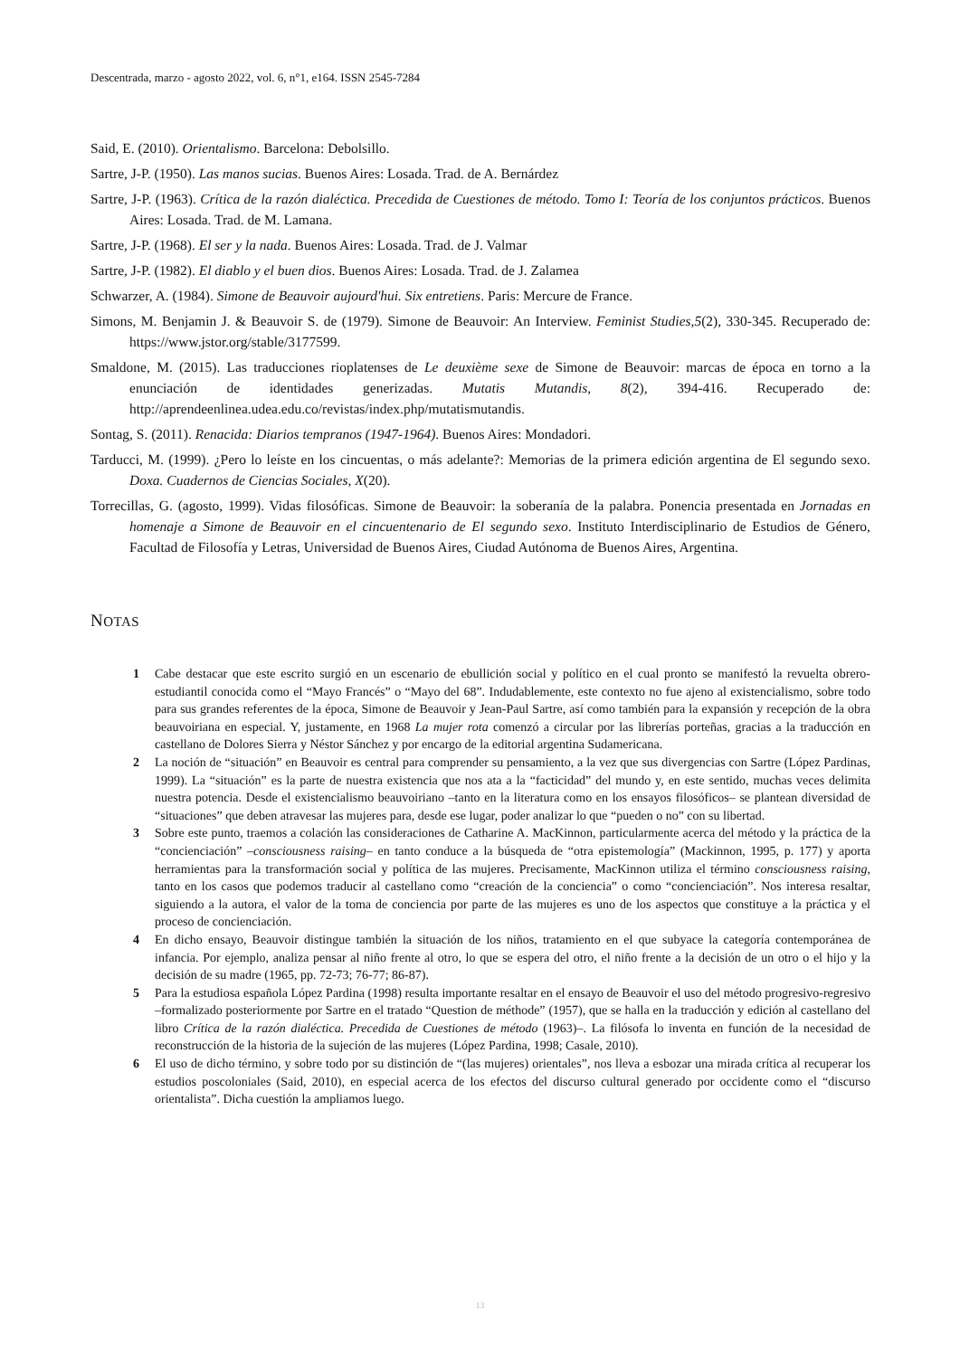Descentrada, marzo - agosto 2022, vol. 6, n°1, e164. ISSN 2545-7284
Said, E. (2010). Orientalismo. Barcelona: Debolsillo.
Sartre, J-P. (1950). Las manos sucias. Buenos Aires: Losada. Trad. de A. Bernárdez
Sartre, J-P. (1963). Crítica de la razón dialéctica. Precedida de Cuestiones de método. Tomo I: Teoría de los conjuntos prácticos. Buenos Aires: Losada. Trad. de M. Lamana.
Sartre, J-P. (1968). El ser y la nada. Buenos Aires: Losada. Trad. de J. Valmar
Sartre, J-P. (1982). El diablo y el buen dios. Buenos Aires: Losada. Trad. de J. Zalamea
Schwarzer, A. (1984). Simone de Beauvoir aujourd'hui. Six entretiens. Paris: Mercure de France.
Simons, M. Benjamin J. & Beauvoir S. de (1979). Simone de Beauvoir: An Interview. Feminist Studies,5(2), 330-345. Recuperado de: https://www.jstor.org/stable/3177599.
Smaldone, M. (2015). Las traducciones rioplatenses de Le deuxième sexe de Simone de Beauvoir: marcas de época en torno a la enunciación de identidades generizadas. Mutatis Mutandis, 8(2), 394-416. Recuperado de: http://aprendeenlinea.udea.edu.co/revistas/index.php/mutatismutandis.
Sontag, S. (2011). Renacida: Diarios tempranos (1947-1964). Buenos Aires: Mondadori.
Tarducci, M. (1999). ¿Pero lo leíste en los cincuentas, o más adelante?: Memorias de la primera edición argentina de El segundo sexo. Doxa. Cuadernos de Ciencias Sociales, X(20).
Torrecillas, G. (agosto, 1999). Vidas filosóficas. Simone de Beauvoir: la soberanía de la palabra. Ponencia presentada en Jornadas en homenaje a Simone de Beauvoir en el cincuentenario de El segundo sexo. Instituto Interdisciplinario de Estudios de Género, Facultad de Filosofía y Letras, Universidad de Buenos Aires, Ciudad Autónoma de Buenos Aires, Argentina.
NOTAS
1 Cabe destacar que este escrito surgió en un escenario de ebullición social y político en el cual pronto se manifestó la revuelta obrero-estudiantil conocida como el “Mayo Francés” o “Mayo del 68”. Indudablemente, este contexto no fue ajeno al existencialismo, sobre todo para sus grandes referentes de la época, Simone de Beauvoir y Jean-Paul Sartre, así como también para la expansión y recepción de la obra beauvoiriana en especial. Y, justamente, en 1968 La mujer rota comenzó a circular por las librerías porteñas, gracias a la traducción en castellano de Dolores Sierra y Néstor Sánchez y por encargo de la editorial argentina Sudamericana.
2 La noción de “situación” en Beauvoir es central para comprender su pensamiento, a la vez que sus divergencias con Sartre (López Pardinas, 1999). La “situación” es la parte de nuestra existencia que nos ata a la “facticidad” del mundo y, en este sentido, muchas veces delimita nuestra potencia. Desde el existencialismo beauvoiriano –tanto en la literatura como en los ensayos filosóficos– se plantean diversidad de “situaciones” que deben atravesar las mujeres para, desde ese lugar, poder analizar lo que “pueden o no” con su libertad.
3 Sobre este punto, traemos a colación las consideraciones de Catharine A. MacKinnon, particularmente acerca del método y la práctica de la “concienciación” –consciousness raising– en tanto conduce a la búsqueda de “otra epistemología” (Mackinnon, 1995, p. 177) y aporta herramientas para la transformación social y política de las mujeres. Precisamente, MacKinnon utiliza el término consciousness raising, tanto en los casos que podemos traducir al castellano como “creación de la conciencia” o como “concienciación”. Nos interesa resaltar, siguiendo a la autora, el valor de la toma de conciencia por parte de las mujeres es uno de los aspectos que constituye a la práctica y el proceso de concienciación.
4 En dicho ensayo, Beauvoir distingue también la situación de los niños, tratamiento en el que subyace la categoría contemporánea de infancia. Por ejemplo, analiza pensar al niño frente al otro, lo que se espera del otro, el niño frente a la decisión de un otro o el hijo y la decisión de su madre (1965, pp. 72-73; 76-77; 86-87).
5 Para la estudiosa española López Pardina (1998) resulta importante resaltar en el ensayo de Beauvoir el uso del método progresivo-regresivo –formalizado posteriormente por Sartre en el tratado “Question de méthode” (1957), que se halla en la traducción y edición al castellano del libro Crítica de la razón dialéctica. Precedida de Cuestiones de método (1963)–. La filósofa lo inventa en función de la necesidad de reconstrucción de la historia de la sujeción de las mujeres (López Pardina, 1998; Casale, 2010).
6 El uso de dicho término, y sobre todo por su distinción de “(las mujeres) orientales”, nos lleva a esbozar una mirada crítica al recuperar los estudios poscoloniales (Said, 2010), en especial acerca de los efectos del discurso cultural generado por occidente como el “discurso orientalista”. Dicha cuestión la ampliamos luego.
13